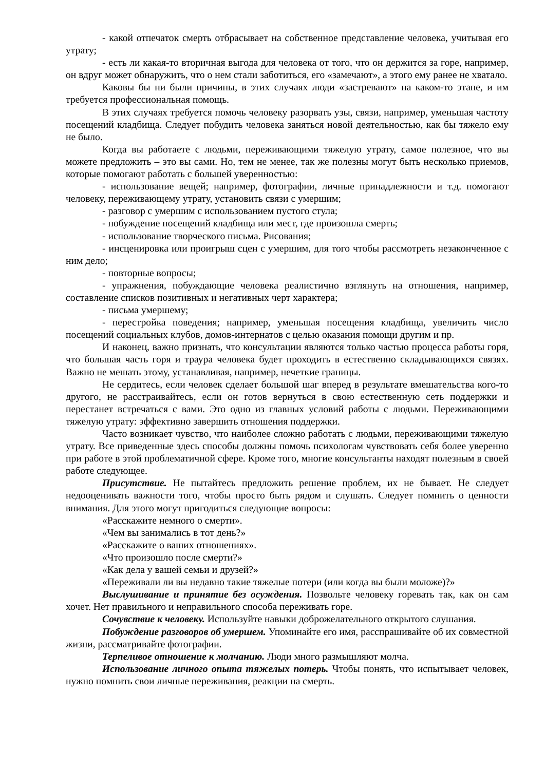- какой отпечаток смерть отбрасывает на собственное представление человека, учитывая его утрату;
- есть ли какая-то вторичная выгода для человека от того, что он держится за горе, например, он вдруг может обнаружить, что о нем стали заботиться, его «замечают», а этого ему ранее не хватало.
Каковы бы ни были причины, в этих случаях люди «застревают» на каком-то этапе, и им требуется профессиональная помощь.
В этих случаях требуется помочь человеку разорвать узы, связи, например, уменьшая частоту посещений кладбища. Следует побудить человека заняться новой деятельностью, как бы тяжело ему не было.
Когда вы работаете с людьми, переживающими тяжелую утрату, самое полезное, что вы можете предложить – это вы сами. Но, тем не менее, так же полезны могут быть несколько приемов, которые помогают работать с большей уверенностью:
- использование вещей; например, фотографии, личные принадлежности и т.д. помогают человеку, переживающему утрату, установить связи с умершим;
- разговор с умершим с использованием пустого стула;
- побуждение посещений кладбища или мест, где произошла смерть;
- использование творческого письма. Рисования;
- инсценировка или проигрыш сцен с умершим, для того чтобы рассмотреть незаконченное с ним дело;
- повторные вопросы;
- упражнения, побуждающие человека реалистично взглянуть на отношения, например, составление списков позитивных и негативных черт характера;
- письма умершему;
- перестройка поведения; например, уменьшая посещения кладбища, увеличить число посещений социальных клубов, домов-интернатов с целью оказания помощи другим и пр.
И наконец, важно признать, что консультации являются только частью процесса работы горя, что большая часть горя и траура человека будет проходить в естественно складывающихся связях. Важно не мешать этому, устанавливая, например, нечеткие границы.
Не сердитесь, если человек сделает большой шаг вперед в результате вмешательства кого-то другого, не расстраивайтесь, если он готов вернуться в свою естественную сеть поддержки и перестанет встречаться с вами. Это одно из главных условий работы с людьми. Переживающими тяжелую утрату: эффективно завершить отношения поддержки.
Часто возникает чувство, что наиболее сложно работать с людьми, переживающими тяжелую утрату. Все приведенные здесь способы должны помочь психологам чувствовать себя более уверенно при работе в этой проблематичной сфере. Кроме того, многие консультанты находят полезным в своей работе следующее.
Присутствие. Не пытайтесь предложить решение проблем, их не бывает. Не следует недооценивать важности того, чтобы просто быть рядом и слушать. Следует помнить о ценности внимания. Для этого могут пригодиться следующие вопросы:
«Расскажите немного о смерти».
«Чем вы занимались в тот день?»
«Расскажите о ваших отношениях».
«Что произошло после смерти?»
«Как дела у вашей семьи и друзей?»
«Переживали ли вы недавно такие тяжелые потери (или когда вы были моложе)?»
Выслушивание и принятие без осуждения. Позвольте человеку горевать так, как он сам хочет. Нет правильного и неправильного способа переживать горе.
Сочувствие к человеку. Используйте навыки доброжелательного открытого слушания.
Побуждение разговоров об умершем. Упоминайте его имя, расспрашивайте об их совместной жизни, рассматривайте фотографии.
Терпеливое отношение к молчанию. Люди много размышляют молча.
Использование личного опыта тяжелых потерь. Чтобы понять, что испытывает человек, нужно помнить свои личные переживания, реакции на смерть.